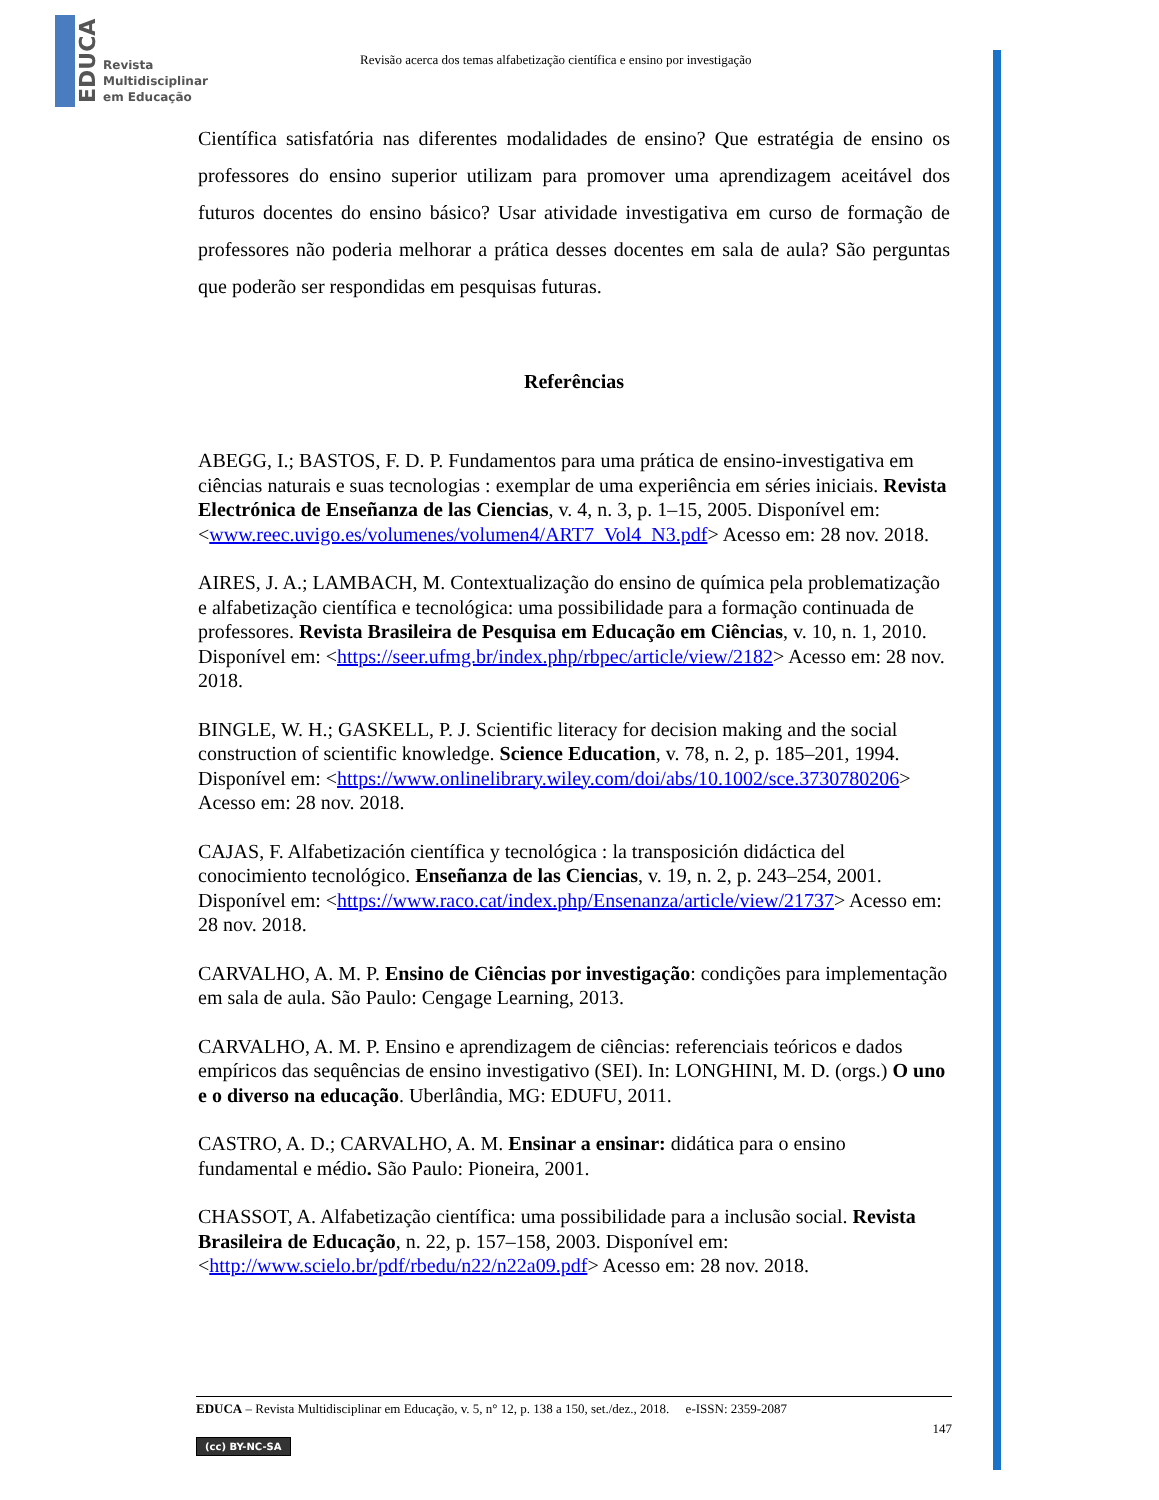EDUCA
Revista
Multidisciplinar
em Educação
Revisão acerca dos temas alfabetização científica e ensino por investigação
Científica satisfatória nas diferentes modalidades de ensino? Que estratégia de ensino os professores do ensino superior utilizam para promover uma aprendizagem aceitável dos futuros docentes do ensino básico? Usar atividade investigativa em curso de formação de professores não poderia melhorar a prática desses docentes em sala de aula? São perguntas que poderão ser respondidas em pesquisas futuras.
Referências
ABEGG, I.; BASTOS, F. D. P. Fundamentos para uma prática de ensino-investigativa em ciências naturais e suas tecnologias : exemplar de uma experiência em séries iniciais. Revista Electrónica de Enseñanza de las Ciencias, v. 4, n. 3, p. 1–15, 2005. Disponível em: <www.reec.uvigo.es/volumenes/volumen4/ART7_Vol4_N3.pdf> Acesso em: 28 nov. 2018.
AIRES, J. A.; LAMBACH, M. Contextualização do ensino de química pela problematização e alfabetização científica e tecnológica: uma possibilidade para a formação continuada de professores. Revista Brasileira de Pesquisa em Educação em Ciências, v. 10, n. 1, 2010. Disponível em: <https://seer.ufmg.br/index.php/rbpec/article/view/2182> Acesso em: 28 nov. 2018.
BINGLE, W. H.; GASKELL, P. J. Scientific literacy for decision making and the social construction of scientific knowledge. Science Education, v. 78, n. 2, p. 185–201, 1994. Disponível em: <https://www.onlinelibrary.wiley.com/doi/abs/10.1002/sce.3730780206> Acesso em: 28 nov. 2018.
CAJAS, F. Alfabetización científica y tecnológica : la transposición didáctica del conocimiento tecnológico. Enseñanza de las Ciencias, v. 19, n. 2, p. 243–254, 2001. Disponível em: <https://www.raco.cat/index.php/Ensenanza/article/view/21737> Acesso em: 28 nov. 2018.
CARVALHO, A. M. P. Ensino de Ciências por investigação: condições para implementação em sala de aula. São Paulo: Cengage Learning, 2013.
CARVALHO, A. M. P. Ensino e aprendizagem de ciências: referenciais teóricos e dados empíricos das sequências de ensino investigativo (SEI). In: LONGHINI, M. D. (orgs.) O uno e o diverso na educação. Uberlândia, MG: EDUFU, 2011.
CASTRO, A. D.; CARVALHO, A. M. Ensinar a ensinar: didática para o ensino fundamental e médio. São Paulo: Pioneira, 2001.
CHASSOT, A. Alfabetização científica: uma possibilidade para a inclusão social. Revista Brasileira de Educação, n. 22, p. 157–158, 2003. Disponível em: <http://www.scielo.br/pdf/rbedu/n22/n22a09.pdf> Acesso em: 28 nov. 2018.
EDUCA – Revista Multidisciplinar em Educação, v. 5, n° 12, p. 138 a 150, set./dez., 2018. e-ISSN: 2359-2087
147
(cc) BY-NC-SA